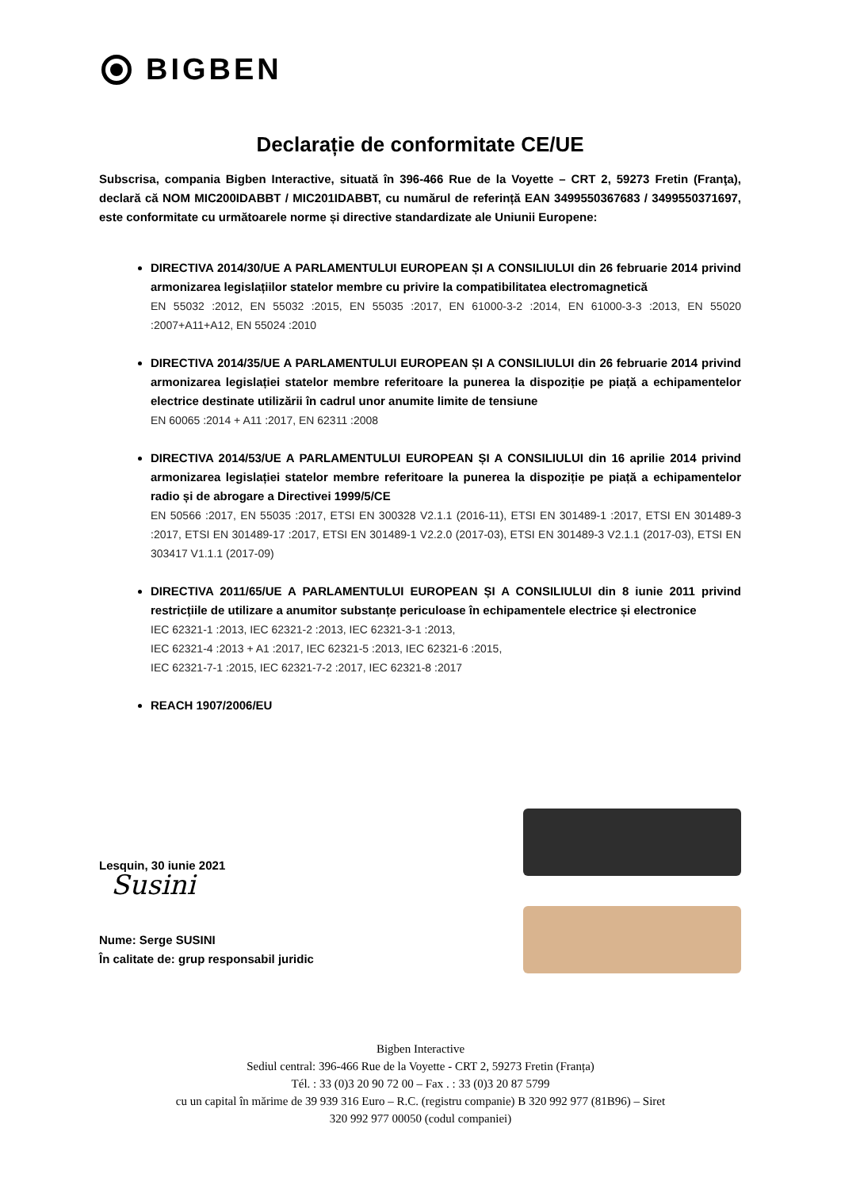BIGBEN
Declarație de conformitate CE/UE
Subscrisa, compania Bigben Interactive, situată în 396-466 Rue de la Voyette – CRT 2, 59273 Fretin (Franţa), declară că NOM MIC200IDABBT / MIC201IDABBT, cu numărul de referință EAN 3499550367683 / 3499550371697, este conformitate cu următoarele norme și directive standardizate ale Uniunii Europene:
DIRECTIVA 2014/30/UE A PARLAMENTULUI EUROPEAN ȘI A CONSILIULUI din 26 februarie 2014 privind armonizarea legislațiilor statelor membre cu privire la compatibilitatea electromagnetică
EN 55032 :2012, EN 55032 :2015, EN 55035 :2017, EN 61000-3-2 :2014, EN 61000-3-3 :2013, EN 55020 :2007+A11+A12, EN 55024 :2010
DIRECTIVA 2014/35/UE A PARLAMENTULUI EUROPEAN ȘI A CONSILIULUI din 26 februarie 2014 privind armonizarea legislației statelor membre referitoare la punerea la dispoziție pe piață a echipamentelor electrice destinate utilizării în cadrul unor anumite limite de tensiune
EN 60065 :2014 + A11 :2017, EN 62311 :2008
DIRECTIVA 2014/53/UE A PARLAMENTULUI EUROPEAN ȘI A CONSILIULUI din 16 aprilie 2014 privind armonizarea legislației statelor membre referitoare la punerea la dispoziție pe piață a echipamentelor radio și de abrogare a Directivei 1999/5/CE
EN 50566 :2017, EN 55035 :2017, ETSI EN 300328 V2.1.1 (2016-11), ETSI EN 301489-1 :2017, ETSI EN 301489-3 :2017, ETSI EN 301489-17 :2017, ETSI EN 301489-1 V2.2.0 (2017-03), ETSI EN 301489-3 V2.1.1 (2017-03), ETSI EN 303417 V1.1.1 (2017-09)
DIRECTIVA 2011/65/UE A PARLAMENTULUI EUROPEAN ȘI A CONSILIULUI din 8 iunie 2011 privind restricțiile de utilizare a anumitor substanțe periculoase în echipamentele electrice și electronice
IEC 62321-1 :2013, IEC 62321-2 :2013, IEC 62321-3-1 :2013,
IEC 62321-4 :2013 + A1 :2017, IEC 62321-5 :2013, IEC 62321-6 :2015,
IEC 62321-7-1 :2015, IEC 62321-7-2 :2017, IEC 62321-8 :2017
REACH 1907/2006/EU
Lesquin, 30 iunie 2021
Susini
Nume: Serge SUSINI
În calitate de: grup responsabil juridic
Bigben Interactive
Sediul central: 396-466 Rue de la Voyette - CRT 2, 59273 Fretin (Franța)
Tél. : 33 (0)3 20 90 72 00 – Fax . : 33 (0)3 20 87 5799
cu un capital în mărime de 39 939 316 Euro – R.C. (registru companie) B 320 992 977 (81B96) – Siret
320 992 977 00050 (codul companiei)